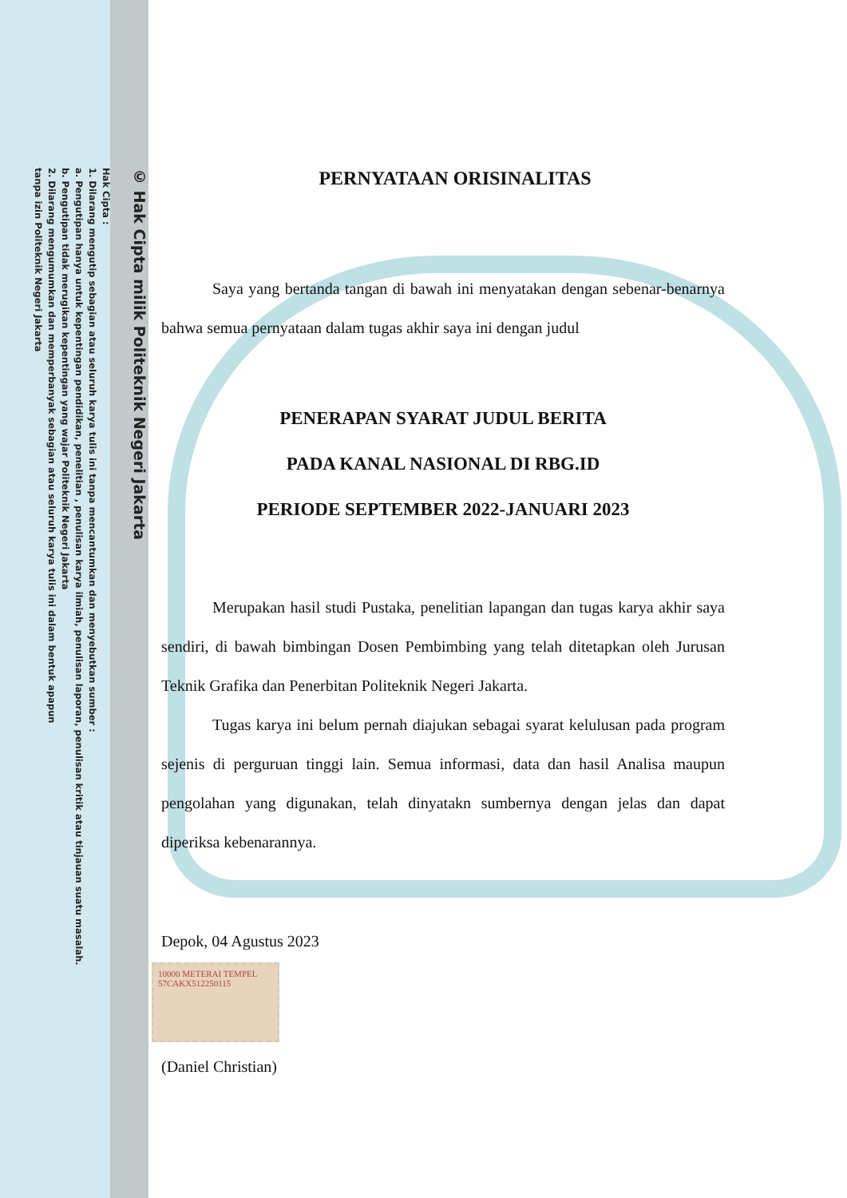© Hak Cipta milik Politeknik Negeri Jakarta
Hak Cipta :
1. Dilarang mengutip sebagian atau seluruh karya tulis ini tanpa mencantumkan dan menyebutkan sumber :
a. Pengutipan hanya untuk kepentingan pendidikan, penelitian , penulisan karya ilmiah, penulisan laporan, penulisan kritik atau tinjauan suatu masalah.
b. Pengutipan tidak merugikan kepentingan yang wajar Politeknik Negeri Jakarta
2. Dilarang mengumumkan dan memperbanyak sebagian atau seluruh karya tulis ini dalam bentuk apapun
tanpa izin Politeknik Negeri Jakarta
PERNYATAAN ORISINALITAS
Saya yang bertanda tangan di bawah ini menyatakan dengan sebenar-benarnya bahwa semua pernyataan dalam tugas akhir saya ini dengan judul
PENERAPAN SYARAT JUDUL BERITA
PADA KANAL NASIONAL DI RBG.ID
PERIODE SEPTEMBER 2022-JANUARI 2023
Merupakan hasil studi Pustaka, penelitian lapangan dan tugas karya akhir saya sendiri, di bawah bimbingan Dosen Pembimbing yang telah ditetapkan oleh Jurusan Teknik Grafika dan Penerbitan Politeknik Negeri Jakarta.
Tugas karya ini belum pernah diajukan sebagai syarat kelulusan pada program sejenis di perguruan tinggi lain. Semua informasi, data dan hasil Analisa maupun pengolahan yang digunakan, telah dinyatakn sumbernya dengan jelas dan dapat diperiksa kebenarannya.
Depok, 04 Agustus 2023
10000 METERAI TEMPEL 57CAKX512250115
(Daniel Christian)